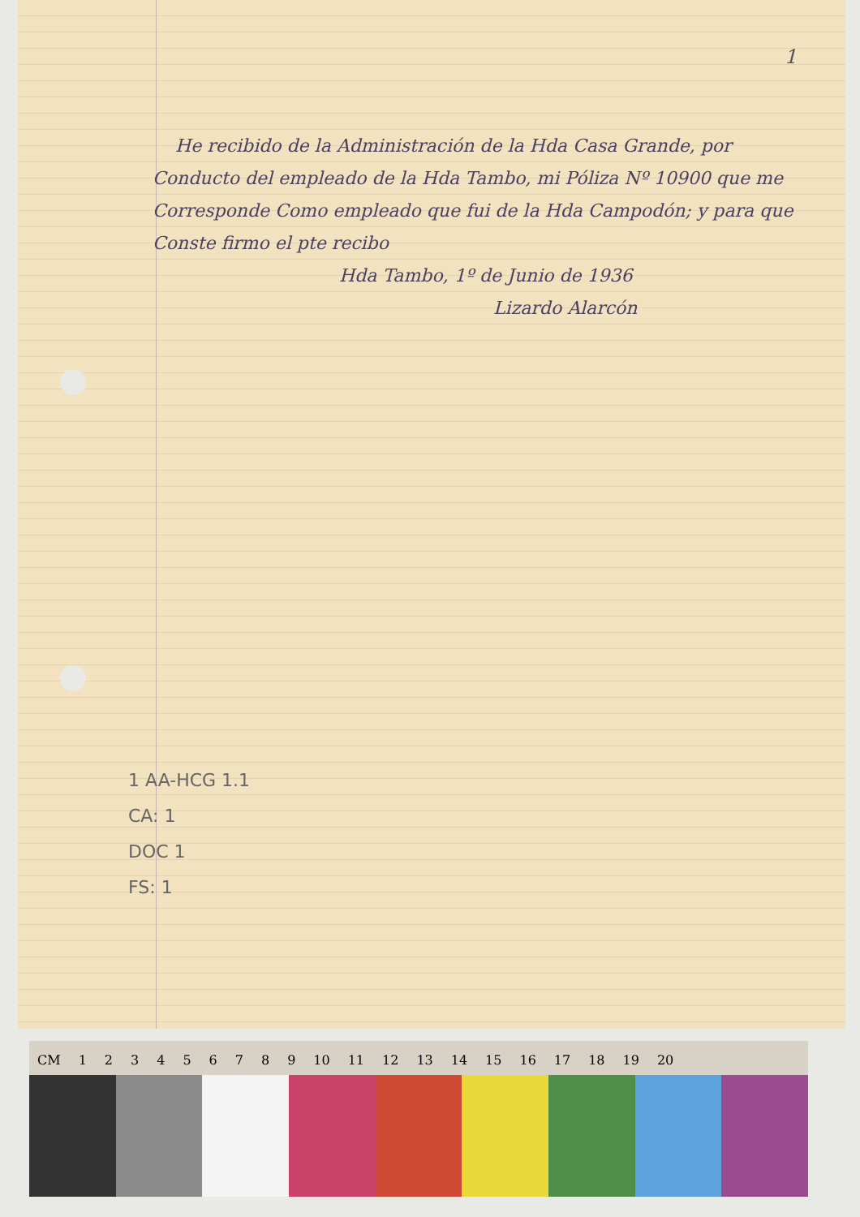1
He recibido de la Administración de la Hda Casa Grande, por Conducto del empleado de la Hda Tambo, mi Póliza Nº 10900 que me Corresponde Como empleado que fui de la Hda Campodón; y para que Conste firmo el pte recibo
Hda Tambo, 1º de Junio de 1936
Lizardo Alarcón
1 AA-HCG 1.1
CA: 1
DOC 1
FS: 1
CM 123456789 10 11 12 13 14 15 16 17 18 19 20